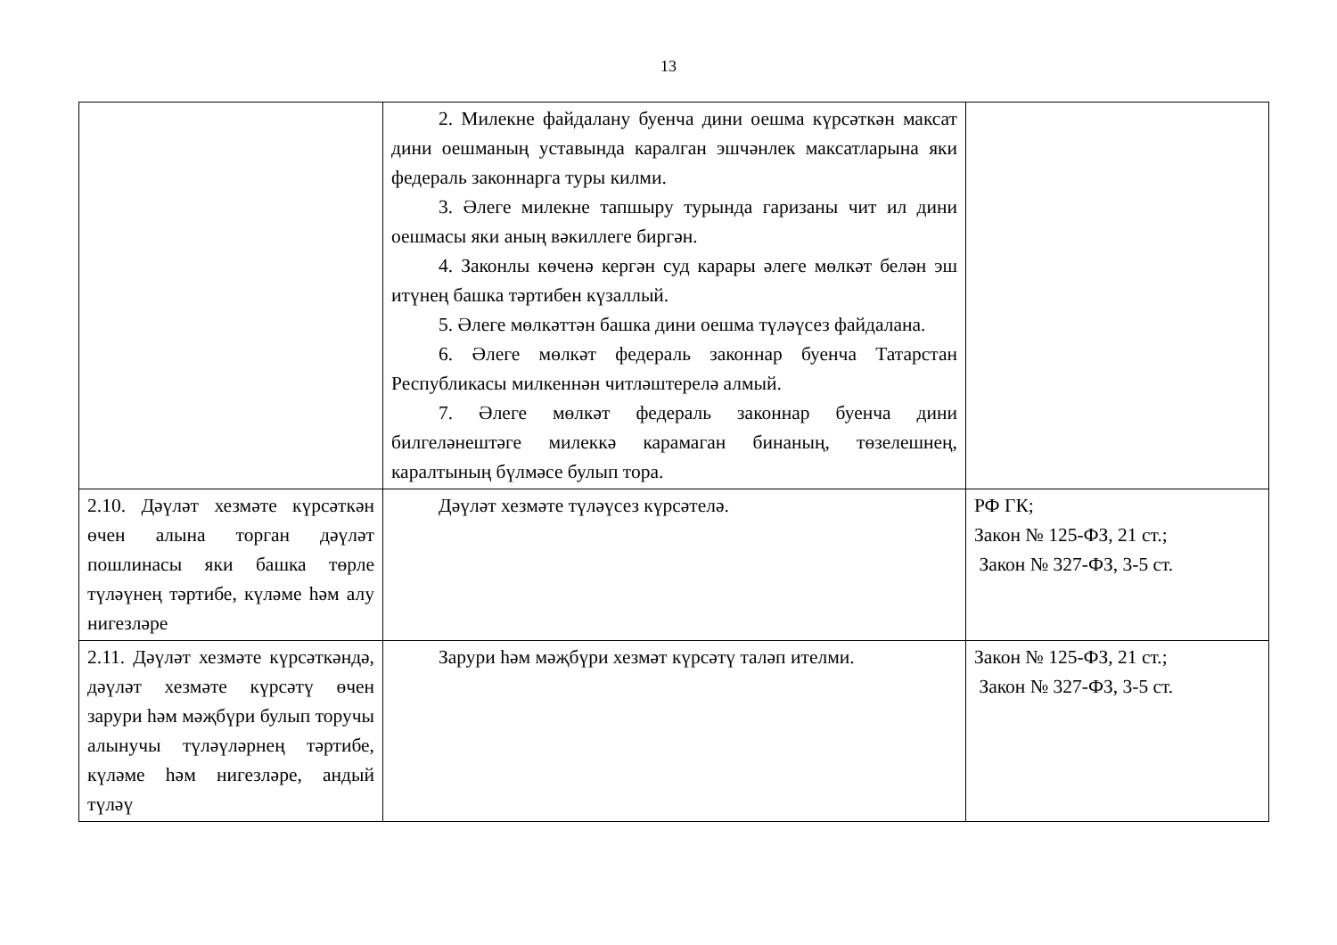13
| | 2. Милекне файдалану буенча дини оешма күрсәткән максат дини оешманың уставында каралган эшчәнлек максатларына яки федераль законнарга туры килми. 3. Әлеге милекне тапшыру турында гаризаны чит ил дини оешмасы яки аның вәкиллеге биргән. 4. Законлы көченә кергән суд карары әлеге мөлкәт белән эш итүнең башка тәртибен күзаллый. 5. Әлеге мөлкәттән башка дини оешма түләүсез файдалана. 6. Әлеге мөлкәт федераль законнар буенча Татарстан Республикасы милкеннән читләштерелә алмый. 7. Әлеге мөлкәт федераль законнар буенча дини билгеләнештәге милеккә карамаган бинаның, төзелешнең, каралтының бүлмәсе булып тора. | |
| 2.10. Дәүләт хезмәте күрсәткән өчен алына торган дәүләт пошлинасы яки башка төрле түләүнең тәртибе, күләме һәм алу нигезләре | Дәүләт хезмәте түләүсез күрсәтелә. | РФ ГК; Закон № 125-ФЗ, 21 ст.; Закон № 327-ФЗ, 3-5 ст. |
| 2.11. Дәүләт хезмәте күрсәткәндә, дәүләт хезмәте күрсәтү өчен зарури һәм мәҗбүри булып торучы алынучы түләүләрнең тәртибе, күләме һәм нигезләре, андый түләү | Зарури һәм мәҗбүри хезмәт күрсәтү таләп ителми. | Закон № 125-ФЗ, 21 ст.; Закон № 327-ФЗ, 3-5 ст. |